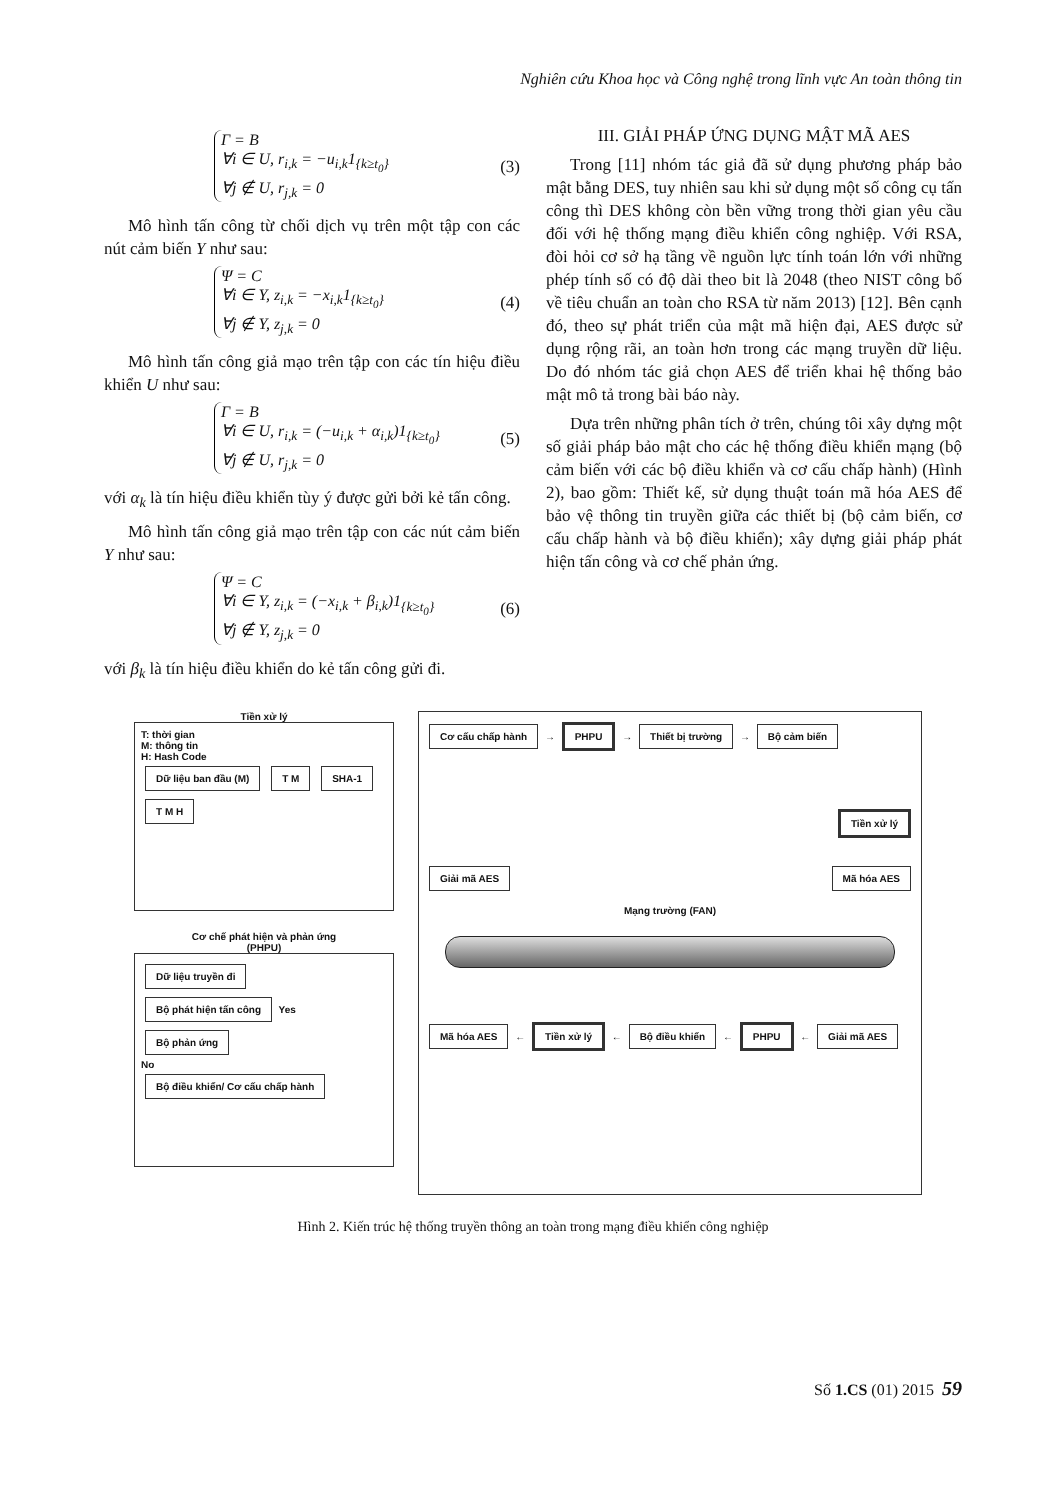Nghiên cứu Khoa học và Công nghệ trong lĩnh vực An toàn thông tin
Γ = B
∀i ∈ U, r<sub>i,k</sub> = −u<sub>i,k</sub>1<sub>{k≥t<sub>0</sub>}</sub>
∀j ∉ U, r<sub>j,k</sub> = 0
(3)
Mô hình tấn công từ chối dịch vụ trên một tập con các nút cảm biến Y như sau:
Ψ = C
∀i ∈ Y, z<sub>i,k</sub> = −x<sub>i,k</sub>1<sub>{k≥t<sub>0</sub>}</sub>
∀j ∉ Y, z<sub>j,k</sub> = 0
(4)
Mô hình tấn công giả mạo trên tập con các tín hiệu điều khiển U như sau:
Γ = B
∀i ∈ U, r<sub>i,k</sub> = (−u<sub>i,k</sub> + α<sub>i,k</sub>)1<sub>{k≥t<sub>0</sub>}</sub>
∀j ∉ U, r<sub>j,k</sub> = 0
(5)
với α<sub>k</sub> là tín hiệu điều khiển tùy ý được gửi bởi kẻ tấn công.
Mô hình tấn công giả mạo trên tập con các nút cảm biến Y như sau:
Ψ = C
∀i ∈ Y, z<sub>i,k</sub> = (−x<sub>i,k</sub> + β<sub>i,k</sub>)1<sub>{k≥t<sub>0</sub>}</sub>
∀j ∉ Y, z<sub>j,k</sub> = 0
(6)
với β<sub>k</sub> là tín hiệu điều khiển do kẻ tấn công gửi đi.
III. GIẢI PHÁP ỨNG DỤNG MẬT MÃ AES
Trong [11] nhóm tác giả đã sử dụng phương pháp bảo mật bằng DES, tuy nhiên sau khi sử dụng một số công cụ tấn công thì DES không còn bền vững trong thời gian yêu cầu đối với hệ thống mạng điều khiển công nghiệp. Với RSA, đòi hỏi cơ sở hạ tầng về nguồn lực tính toán lớn với những phép tính số có độ dài theo bit là 2048 (theo NIST công bố về tiêu chuẩn an toàn cho RSA từ năm 2013) [12]. Bên cạnh đó, theo sự phát triển của mật mã hiện đại, AES được sử dụng rộng rãi, an toàn hơn trong các mạng truyền dữ liệu. Do đó nhóm tác giả chọn AES để triển khai hệ thống bảo mật mô tả trong bài báo này.
Dựa trên những phân tích ở trên, chúng tôi xây dựng một số giải pháp bảo mật cho các hệ thống điều khiển mạng (bộ cảm biến với các bộ điều khiển và cơ cấu chấp hành) (Hình 2), bao gồm: Thiết kế, sử dụng thuật toán mã hóa AES để bảo vệ thông tin truyền giữa các thiết bị (bộ cảm biến, cơ cấu chấp hành và bộ điều khiển); xây dựng giải pháp phát hiện tấn công và cơ chế phản ứng.
Tiền xử lý
T: thời gian
M: thông tin
H: Hash Code
Dữ liệu ban đầu (M) T M SHA-1 T M H
Cơ chế phát hiện và phản ứng
(PHPU)
Dữ liệu truyền đi
Bộ phát hiện tấn công Yes Bộ phản ứng
No
Bộ điều khiển/ Cơ cấu chấp hành
Cơ cấu chấp hành → PHPU → Thiết bị trường → Bộ cảm biến
Tiền xử lý
Giải mã AES Mã hóa AES
Mạng trường (FAN)
Mã hóa AES ← Tiền xử lý ← Bộ điều khiển ← PHPU ← Giải mã AES
Hình 2. Kiến trúc hệ thống truyền thông an toàn trong mạng điều khiển công nghiệp
Số 1.CS (01) 2015 59